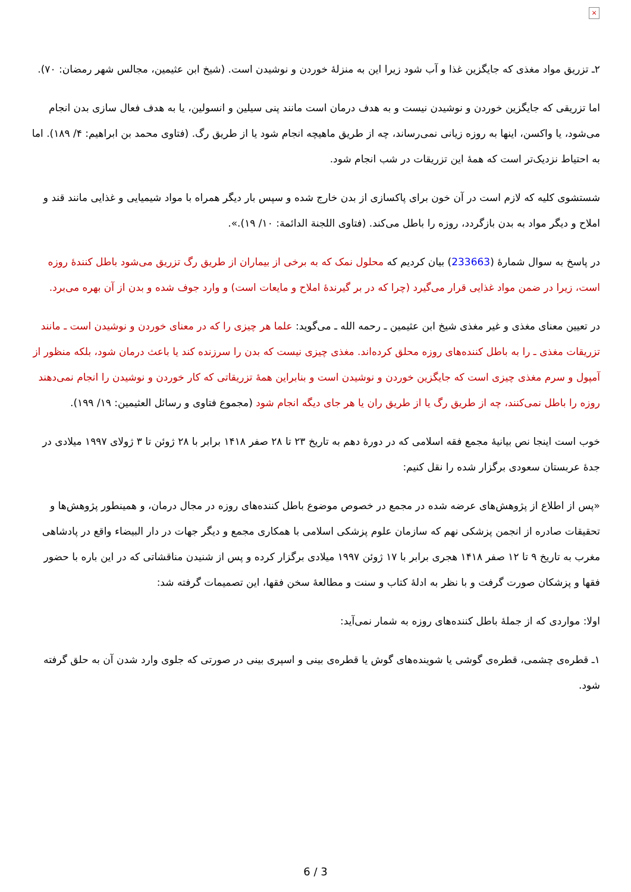×
۲ـ تزریق مواد مغذی که جایگزین غذا و آب شود زیرا این به منزلهٔ خوردن و نوشیدن است. (شیخ ابن عثیمین، مجالس شهر رمضان: ۷۰).
اما تزریقی که جایگزین خوردن و نوشیدن نیست و به هدف درمان است مانند پنی سیلین و انسولین، یا به هدف فعال سازی بدن انجام می‌شود، یا واکسن، اینها به روزه زیانی نمی‌رساند، چه از طریق ماهیچه انجام شود یا از طریق رگ. (فتاوی محمد بن ابراهیم: ۴/ ۱۸۹). اما به احتیاط نزدیک‌تر است که همهٔ این تزریقات در شب انجام شود.
شستشوی کلیه که لازم است در آن خون برای پاکسازی از بدن خارج شده و سپس بار دیگر همراه با مواد شیمیایی و غذایی مانند قند و املاح و دیگر مواد به بدن بازگردد، روزه را باطل می‌کند. (فتاوی اللجنة الدائمة: ۱۰/ ۱۹).».
در پاسخ به سوال شمارهٔ (233663) بیان کردیم که محلول نمک که به برخی از بیماران از طریق رگ تزریق می‌شود باطل کنندهٔ روزه است، زیرا در ضمن مواد غذایی قرار می‌گیرد (چرا که در بر گیرندهٔ املاح و مایعات است) و وارد جوف شده و بدن از آن بهره می‌برد.
در تعیین معنای مغذی و غیر مغذی شیخ ابن عثیمین ـ رحمه الله ـ می‌گوید: علما هر چیزی را که در معنای خوردن و نوشیدن است ـ مانند تزریقات مغذی ـ را به باطل کننده‌های روزه محلق کرده‌اند. مغذی چیزی نیست که بدن را سرزنده کند یا باعث درمان شود، بلکه منظور از آمپول و سرم مغذی چیزی است که جایگزین خوردن و نوشیدن است و بنابراین همهٔ تزریقاتی که کار خوردن و نوشیدن را انجام نمی‌دهند روزه را باطل نمی‌کنند، چه از طریق رگ یا از طریق ران یا هر جای دیگه انجام شود (مجموع فتاوی و رسائل العثیمین: ۱۹/ ۱۹۹).
خوب است اینجا نص بیانیهٔ مجمع فقه اسلامی که در دورهٔ دهم به تاریخ ۲۳ تا ۲۸ صفر ۱۴۱۸ برابر با ۲۸ ژوئن تا ۳ ژولای ۱۹۹۷ میلادی در جدهٔ عربستان سعودی برگزار شده را نقل کنیم:
«پس از اطلاع از پژوهش‌های عرضه شده در مجمع در خصوص موضوع باطل کننده‌های روزه در مجال درمان، و همینطور پژوهش‌ها و تحقیقات صادره از انجمن پزشکی نهم که سازمان علوم پزشکی اسلامی با همکاری مجمع و دیگر جهات در دار البیضاء واقع در پادشاهی مغرب به تاریخ ۹ تا ۱۲ صفر ۱۴۱۸ هجری برابر با ۱۷ ژوئن ۱۹۹۷ میلادی برگزار کرده و پس از شنیدن مناقشاتی که در این باره با حضور فقها و پزشکان صورت گرفت و با نظر به ادلهٔ کتاب و سنت و مطالعهٔ سخن فقها، این تصمیمات گرفته شد:
اولا: مواردی که از جملهٔ باطل کننده‌های روزه به شمار نمی‌آید:
۱ـ قطره‌ی چشمی، قطره‌ی گوشی یا شوینده‌های گوش یا قطره‌ی بینی و اسپری بینی در صورتی که جلوی وارد شدن آن به حلق گرفته شود.
6 / 3